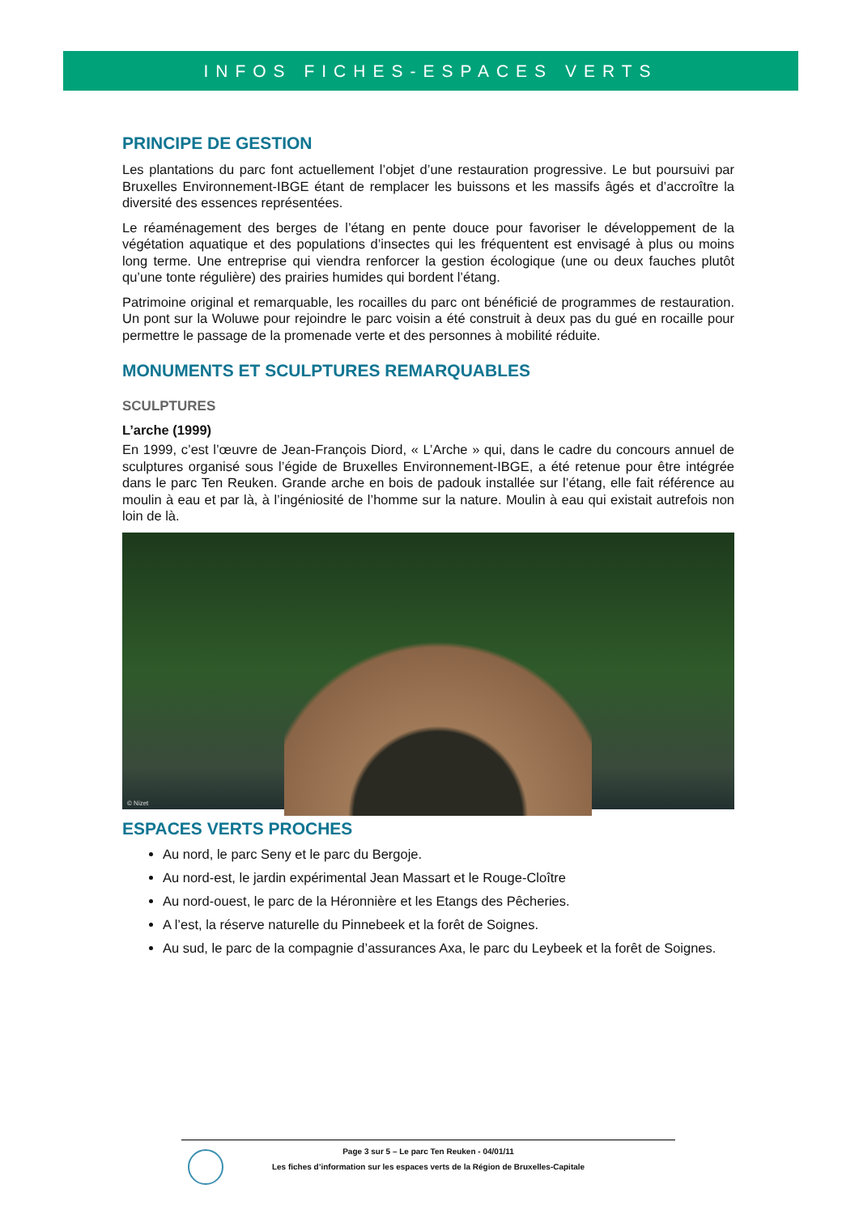INFOS FICHES-ESPACES VERTS
PRINCIPE DE GESTION
Les plantations du parc font actuellement l’objet d’une restauration progressive. Le but poursuivi par Bruxelles Environnement-IBGE étant de remplacer les buissons et les massifs âgés et d’accroître la diversité des essences représentées.
Le réaménagement des berges de l’étang en pente douce pour favoriser le développement de la végétation aquatique et des populations d’insectes qui les fréquentent est envisagé à plus ou moins long terme. Une entreprise qui viendra renforcer la gestion écologique (une ou deux fauches plutôt qu’une tonte régulière) des prairies humides qui bordent l’étang.
Patrimoine original et remarquable, les rocailles du parc ont bénéficié de programmes de restauration. Un pont sur la Woluwe pour rejoindre le parc voisin a été construit à deux pas du gué en rocaille pour permettre le passage de la promenade verte et des personnes à mobilité réduite.
MONUMENTS ET SCULPTURES REMARQUABLES
SCULPTURES
L’arche (1999)
En 1999, c’est l’œuvre de Jean-François Diord, « L’Arche » qui, dans le cadre du concours annuel de sculptures organisé sous l’égide de Bruxelles Environnement-IBGE, a été retenue pour être intégrée dans le parc Ten Reuken. Grande arche en bois de padouk installée sur l’étang, elle fait référence au moulin à eau et par là, à l’ingéniosité de l’homme sur la nature. Moulin à eau qui existait autrefois non loin de là.
© Nizet
ESPACES VERTS PROCHES
Au nord, le parc Seny et le parc du Bergoje.
Au nord-est, le jardin expérimental Jean Massart et le Rouge-Cloître
Au nord-ouest, le parc de la Héronnière et les Etangs des Pêcheries.
A l’est, la réserve naturelle du Pinnebeek et la forêt de Soignes.
Au sud, le parc de la compagnie d’assurances Axa, le parc du Leybeek et la forêt de Soignes.
Page 3 sur 5 – Le parc Ten Reuken - 04/01/11
Les fiches d’information sur les espaces verts de la Région de Bruxelles-Capitale